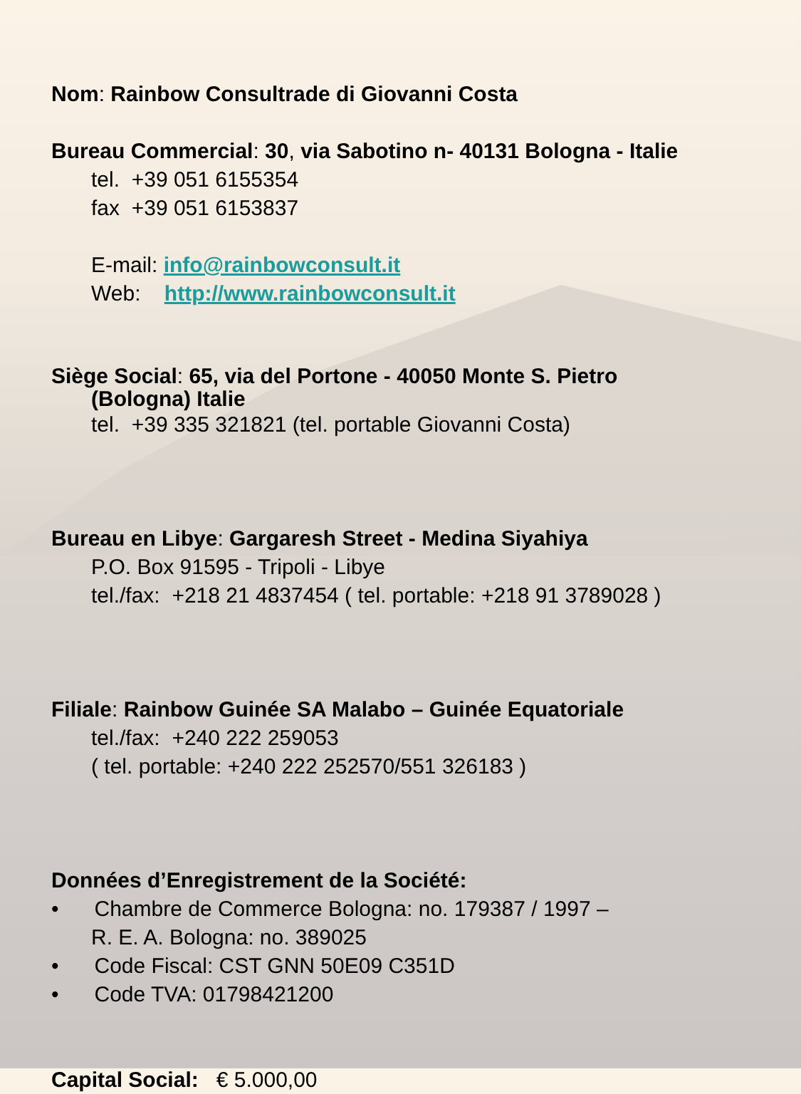Nom: Rainbow Consultrade di Giovanni Costa
Bureau Commercial: 30, via Sabotino n- 40131 Bologna - Italie
tel. +39 051 6155354
fax +39 051 6153837
E-mail: info@rainbowconsult.it
Web: http://www.rainbowconsult.it
Siège Social: 65, via del Portone - 40050 Monte S. Pietro
(Bologna) Italie
tel. +39 335 321821 (tel. portable Giovanni Costa)
Bureau en Libye: Gargaresh Street - Medina Siyahiya
P.O. Box 91595 - Tripoli - Libye
tel./fax: +218 21 4837454 ( tel. portable: +218 91 3789028 )
Filiale: Rainbow Guinée SA Malabo – Guinée Equatoriale
tel./fax: +240 222 259053
( tel. portable: +240 222 252570/551 326183 )
Données d’Enregistrement de la Société:
• Chambre de Commerce Bologna: no. 179387 / 1997 –
R. E. A. Bologna: no. 389025
• Code Fiscal: CST GNN 50E09 C351D
• Code TVA: 01798421200
Capital Social: € 5.000,00